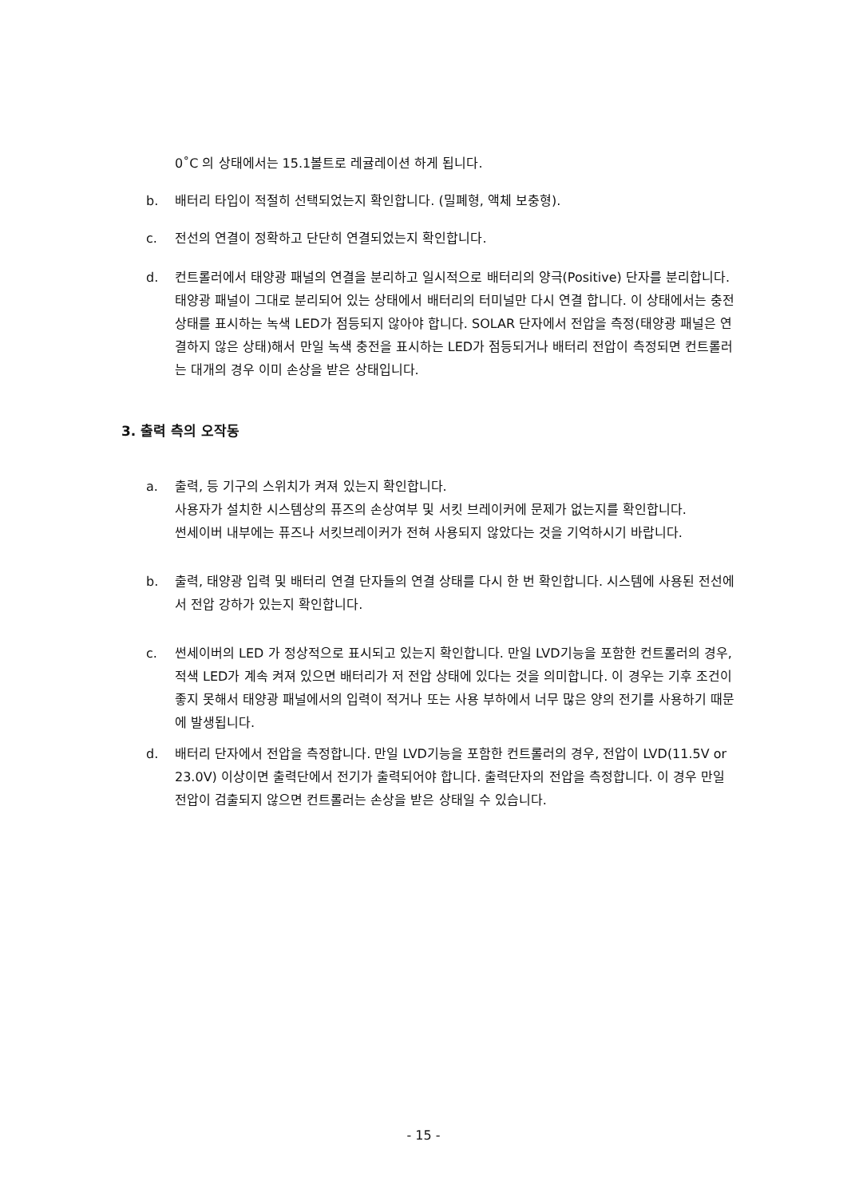0˚C 의 상태에서는 15.1볼트로 레귤레이션 하게 됩니다.
b. 배터리 타입이 적절히 선택되었는지 확인합니다. (밀폐형, 액체 보충형).
c. 전선의 연결이 정확하고 단단히 연결되었는지 확인합니다.
d. 컨트롤러에서 태양광 패널의 연결을 분리하고 일시적으로 배터리의 양극(Positive) 단자를 분리합니다. 태양광 패널이 그대로 분리되어 있는 상태에서 배터리의 터미널만 다시 연결 합니다. 이 상태에서는 충전 상태를 표시하는 녹색 LED가 점등되지 않아야 합니다. SOLAR 단자에서 전압을 측정(태양광 패널은 연결하지 않은 상태)해서 만일 녹색 충전을 표시하는 LED가 점등되거나 배터리 전압이 측정되면 컨트롤러는 대개의 경우 이미 손상을 받은 상태입니다.
3. 출력 측의 오작동
a. 출력, 등 기구의 스위치가 켜져 있는지 확인합니다.
사용자가 설치한 시스템상의 퓨즈의 손상여부 및 서킷 브레이커에 문제가 없는지를 확인합니다.
썬세이버 내부에는 퓨즈나 서킷브레이커가 전혀 사용되지 않았다는 것을 기억하시기 바랍니다.
b. 출력, 태양광 입력 및 배터리 연결 단자들의 연결 상태를 다시 한 번 확인합니다. 시스템에 사용된 전선에서 전압 강하가 있는지 확인합니다.
c. 썬세이버의 LED 가 정상적으로 표시되고 있는지 확인합니다. 만일 LVD기능을 포함한 컨트롤러의 경우, 적색 LED가 계속 켜져 있으면 배터리가 저 전압 상태에 있다는 것을 의미합니다. 이 경우는 기후 조건이 좋지 못해서 태양광 패널에서의 입력이 적거나 또는 사용 부하에서 너무 많은 양의 전기를 사용하기 때문에 발생됩니다.
d. 배터리 단자에서 전압을 측정합니다. 만일 LVD기능을 포함한 컨트롤러의 경우, 전압이 LVD(11.5V or 23.0V) 이상이면 출력단에서 전기가 출력되어야 합니다. 출력단자의 전압을 측정합니다. 이 경우 만일 전압이 검출되지 않으면 컨트롤러는 손상을 받은 상태일 수 있습니다.
- 15 -